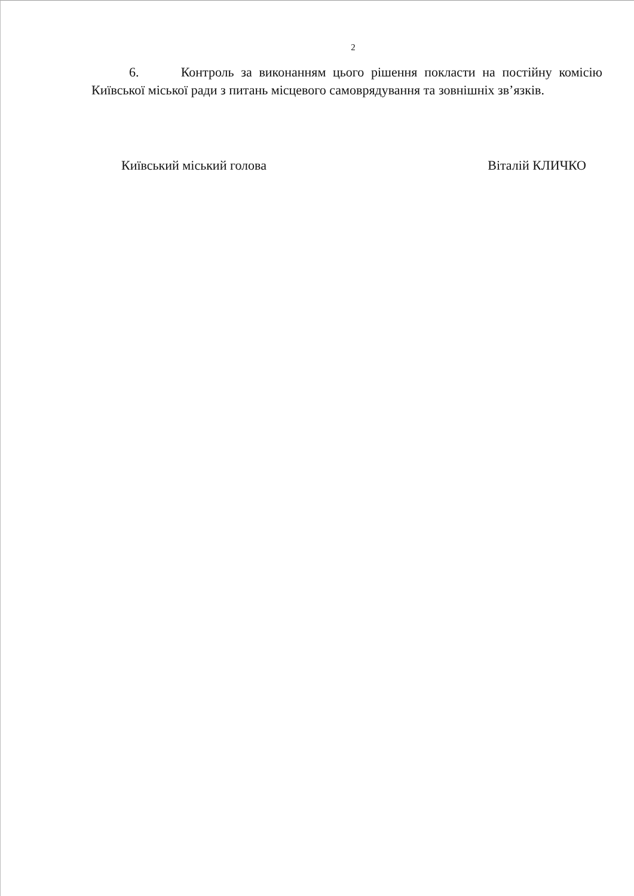2
6. Контроль за виконанням цього рішення покласти на постійну комісію Київської міської ради з питань місцевого самоврядування та зовнішніх зв’язків.
Київський міський голова Віталій КЛИЧКО